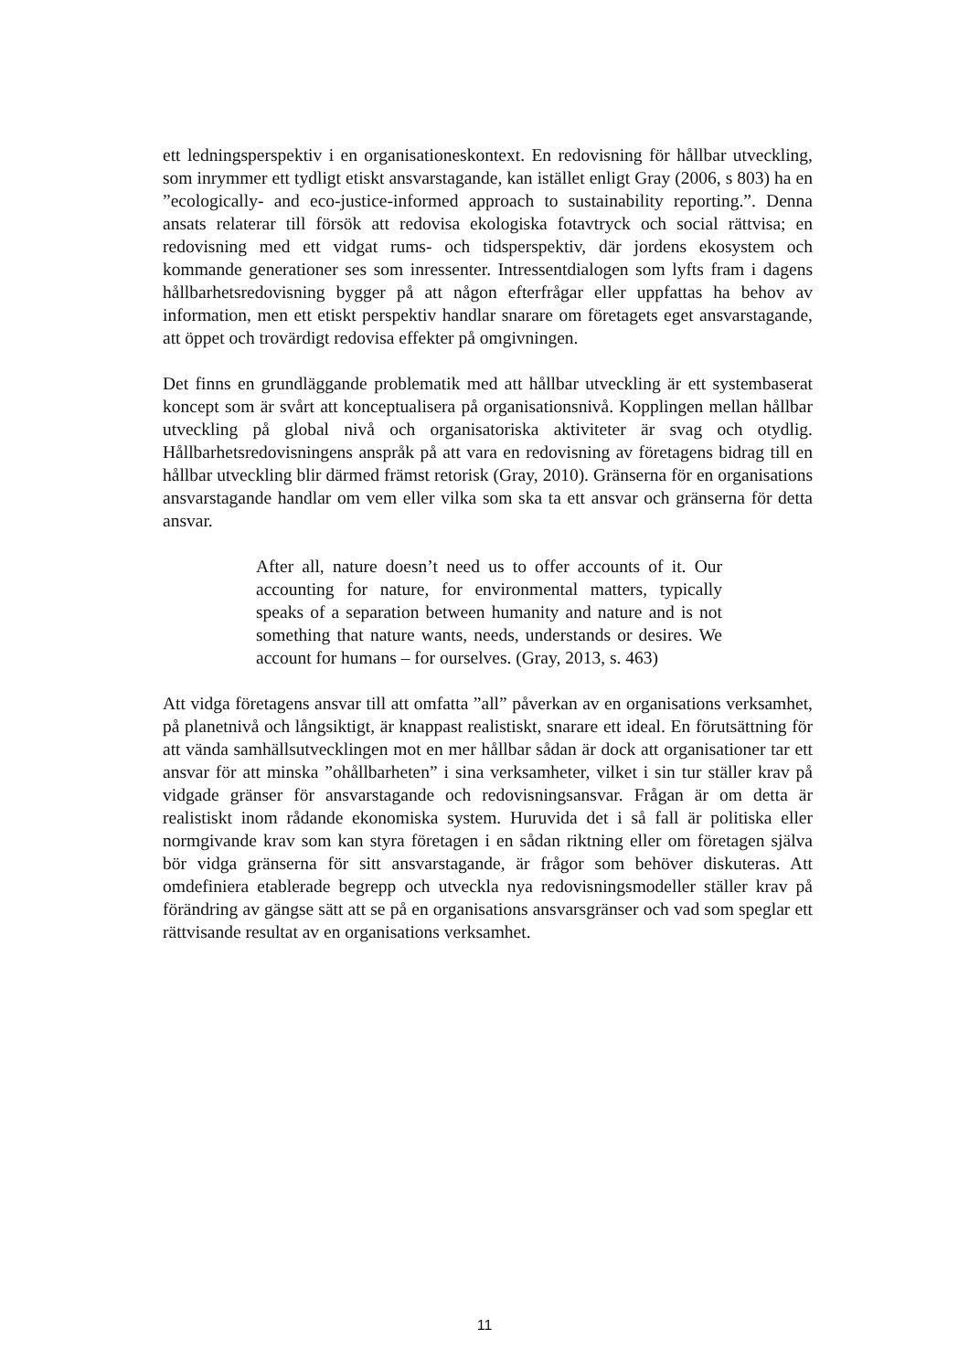ett ledningsperspektiv i en organisationeskontext. En redovisning för hållbar utveckling, som inrymmer ett tydligt etiskt ansvarstagande, kan istället enligt Gray (2006, s 803) ha en ”ecologically- and eco-justice-informed approach to sustainability reporting.”. Denna ansats relaterar till försök att redovisa ekologiska fotavtryck och social rättvisa; en redovisning med ett vidgat rums- och tidsperspektiv, där jordens ekosystem och kommande generationer ses som inressenter. Intressentdialogen som lyfts fram i dagens hållbarhetsredovisning bygger på att någon efterfrågar eller uppfattas ha behov av information, men ett etiskt perspektiv handlar snarare om företagets eget ansvarstagande, att öppet och trovärdigt redovisa effekter på omgivningen.
Det finns en grundläggande problematik med att hållbar utveckling är ett systembaserat koncept som är svårt att konceptualisera på organisationsnivå. Kopplingen mellan hållbar utveckling på global nivå och organisatoriska aktiviteter är svag och otydlig. Hållbarhetsredovisningens anspråk på att vara en redovisning av företagens bidrag till en hållbar utveckling blir därmed främst retorisk (Gray, 2010). Gränserna för en organisations ansvarstagande handlar om vem eller vilka som ska ta ett ansvar och gränserna för detta ansvar.
After all, nature doesn’t need us to offer accounts of it. Our accounting for nature, for environmental matters, typically speaks of a separation between humanity and nature and is not something that nature wants, needs, understands or desires. We account for humans – for ourselves. (Gray, 2013, s. 463)
Att vidga företagens ansvar till att omfatta ”all” påverkan av en organisations verksamhet, på planetnivå och långsiktigt, är knappast realistiskt, snarare ett ideal. En förutsättning för att vända samhällsutvecklingen mot en mer hållbar sådan är dock att organisationer tar ett ansvar för att minska ”ohållbarheten” i sina verksamheter, vilket i sin tur ställer krav på vidgade gränser för ansvarstagande och redovisningsansvar. Frågan är om detta är realistiskt inom rådande ekonomiska system. Huruvida det i så fall är politiska eller normgivande krav som kan styra företagen i en sådan riktning eller om företagen själva bör vidga gränserna för sitt ansvarstagande, är frågor som behöver diskuteras. Att omdefiniera etablerade begrepp och utveckla nya redovisningsmodeller ställer krav på förändring av gängse sätt att se på en organisations ansvarsgränser och vad som speglar ett rättvisande resultat av en organisations verksamhet.
11